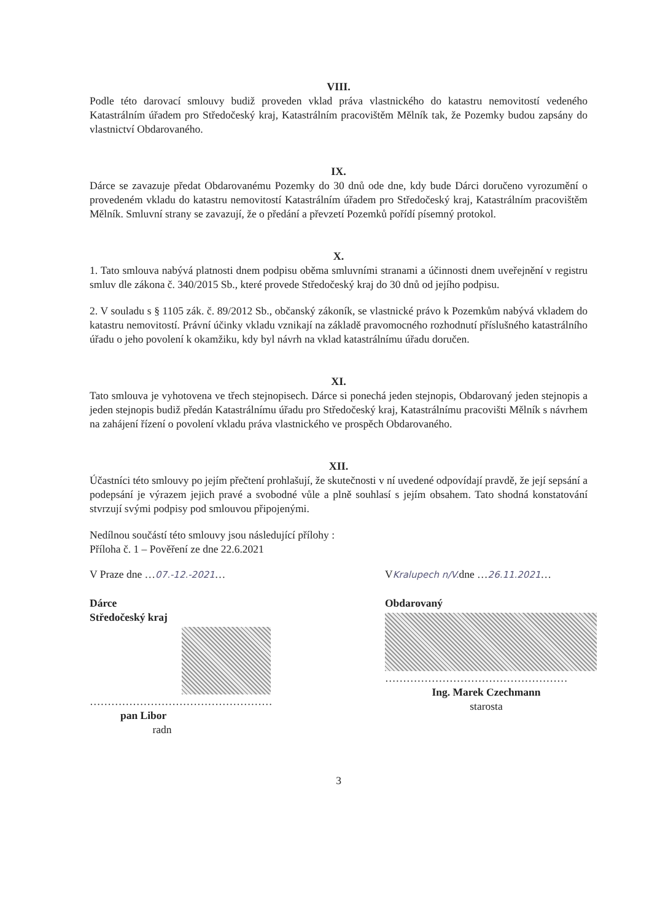VIII.
Podle této darovací smlouvy budiž proveden vklad práva vlastnického do katastru nemovitostí vedeného Katastrálním úřadem pro Středočeský kraj, Katastrálním pracovištěm Mělník tak, že Pozemky budou zapsány do vlastnictví Obdarovaného.
IX.
Dárce se zavazuje předat Obdarovanému Pozemky do 30 dnů ode dne, kdy bude Dárci doručeno vyrozumění o provedeném vkladu do katastru nemovitostí Katastrálním úřadem pro Středočeský kraj, Katastrálním pracovištěm Mělník. Smluvní strany se zavazují, že o předání a převzetí Pozemků pořídí písemný protokol.
X.
1. Tato smlouva nabývá platnosti dnem podpisu oběma smluvními stranami a účinnosti dnem uveřejnění v registru smluv dle zákona č. 340/2015 Sb., které provede Středočeský kraj do 30 dnů od jejího podpisu.
2. V souladu s § 1105 zák. č. 89/2012 Sb., občanský zákoník, se vlastnické právo k Pozemkům nabývá vkladem do katastru nemovitostí. Právní účinky vkladu vznikají na základě pravomocného rozhodnutí příslušného katastrálního úřadu o jeho povolení k okamžiku, kdy byl návrh na vklad katastrálnímu úřadu doručen.
XI.
Tato smlouva je vyhotovena ve třech stejnopisech. Dárce si ponechá jeden stejnopis, Obdarovaný jeden stejnopis a jeden stejnopis budiž předán Katastrálnímu úřadu pro Středočeský kraj, Katastrálnímu pracovišti Mělník s návrhem na zahájení řízení o povolení vkladu práva vlastnického ve prospěch Obdarovaného.
XII.
Účastníci této smlouvy po jejím přečtení prohlašují, že skutečnosti v ní uvedené odpovídají pravdě, že její sepsání a podepsání je výrazem jejich pravé a svobodné vůle a plně souhlasí s jejím obsahem. Tato shodná konstatování stvrzují svými podpisy pod smlouvou připojenými.
Nedílnou součástí této smlouvy jsou následující přílohy :
Příloha č. 1 – Pověření ze dne 22.6.2021
V Praze dne …07.-12.-2021…
Dárce
Středočeský kraj
……………………………………………
pan Libor
radn
VKralupech n/V. dne …26.11.2021…
Obdarovaný
……………………………………………
Ing. Marek Czechmann
starosta
3